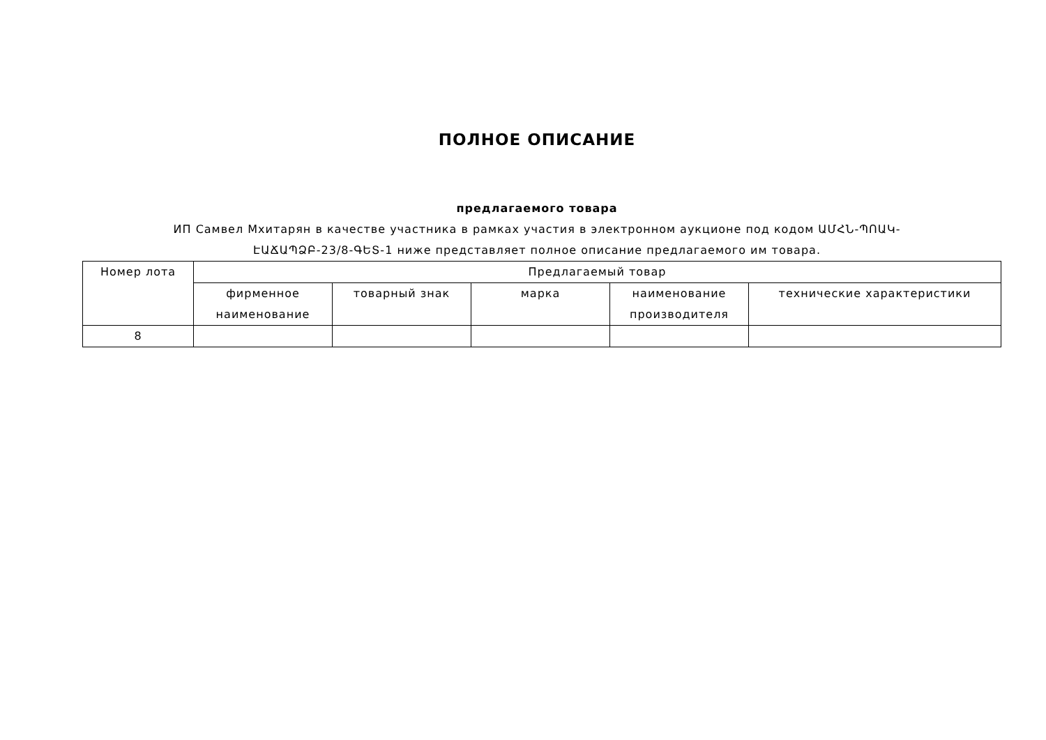ПОЛНОЕ ОПИСАНИЕ
предлагаемого товара
ИП Самвел Мхитарян в качестве участника в рамках участия в электронном аукционе под кодом ԱՄՀՆ-ՊՈԱԿ-ԷԱՃԱՊՁԲ-23/8-ԳԵՏ-1 ниже представляет полное описание предлагаемого им товара.
| Номер лота | Предлагаемый товар | | | | |
| --- | --- | --- | --- | --- | --- |
| | фирменное наименование | товарный знак | марка | наименование производителя | технические характеристики |
| 8 | | | | | |